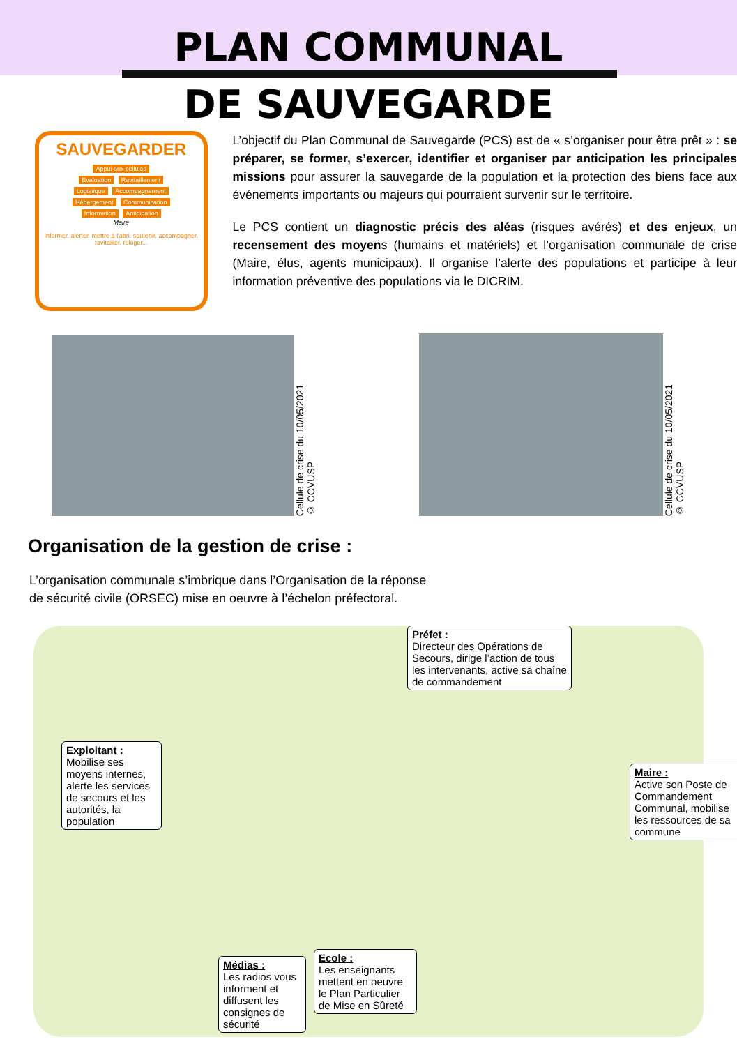PLAN COMMUNAL
DE SAUVEGARDE
SAUVEGARDER
Appui aux cellules
Evaluation Ravitaillement
Logistique Accompagnement
Hébergement Communication
Information Anticipation
Maire
Informer, alerter, mettre à l'abri, soutenir, accompagner, ravitailler, reloger...
L’objectif du Plan Communal de Sauvegarde (PCS) est de « s’organiser pour être prêt » : se préparer, se former, s’exercer, identifier et organiser par anticipation les principales missions pour assurer la sauvegarde de la population et la protection des biens face aux événements importants ou majeurs qui pourraient survenir sur le territoire.
Le PCS contient un diagnostic précis des aléas (risques avérés) et des enjeux, un recensement des moyens (humains et matériels) et l’organisation communale de crise (Maire, élus, agents municipaux). Il organise l’alerte des populations et participe à leur information préventive des populations via le DICRIM.
Cellule de crise du 10/05/2021
© CCVUSP
Cellule de crise du 10/05/2021
© CCVUSP
Organisation de la gestion de crise :
L’organisation communale s’imbrique dans l’Organisation de la réponse
de sécurité civile (ORSEC) mise en oeuvre à l’échelon préfectoral.
Préfet :
Directeur des Opérations de Secours, dirige l’action de tous les intervenants, active sa chaîne de commandement
Exploitant :
Mobilise ses moyens internes, alerte les services de secours et les autorités, la population
Maire :
Active son Poste de Commandement Communal, mobilise les ressources de sa commune
Médias :
Les radios vous informent et diffusent les consignes de sécurité
Ecole :
Les enseignants mettent en oeuvre le Plan Particulier de Mise en Sûreté